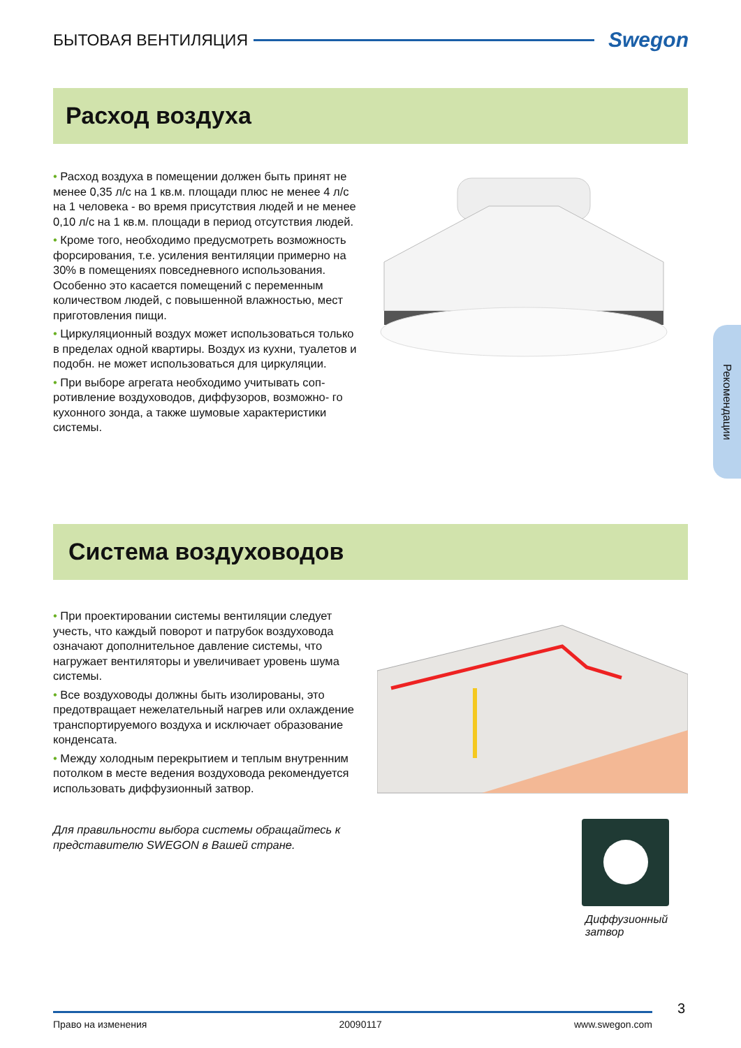БЫТОВАЯ ВЕНТИЛЯЦИЯ Swegon
Расход воздуха
• Расход воздуха в помещении должен быть принят не менее 0,35 л/с на 1 кв.м. площади плюс не менее 4 л/с на 1 человека - во время присутствия людей и не менее 0,10 л/с на 1 кв.м. площади в период отсутствия людей.
• Кроме того, необходимо предусмотреть возможность форсирования, т.е. усиления вентиляции примерно на 30% в помещениях повседневного использования. Особенно это касается помещений с переменным количеством людей, с повышенной влажностью, мест приготовления пищи.
• Циркуляционный воздух может использоваться только в пределах одной квартиры. Воздух из кухни, туалетов и подобн. не может использоваться для циркуляции.
• При выборе агрегата необходимо учитывать соп- ротивление воздуховодов, диффузоров, возможно- го кухонного зонда, а также шумовые характеристики системы.
Рекомендации
Система воздуховодов
• При проектировании системы вентиляции следует учесть, что каждый поворот и патрубок воздуховода означают дополнительное давление системы, что нагружает вентиляторы и увеличивает уровень шума системы.
• Все воздуховоды должны быть изолированы, это предотвращает нежелательный нагрев или охлаждение транспортируемого воздуха и исключает образование конденсата.
• Между холодным перекрытием и теплым внутренним потолком в месте ведения воздуховода рекомендуется использовать диффузионный затвор.
Для правильности выбора системы обращайтесь к представителю SWEGON в Вашей стране.
Диффузионный
затвор
3
Право на изменения 20090117 www.swegon.com